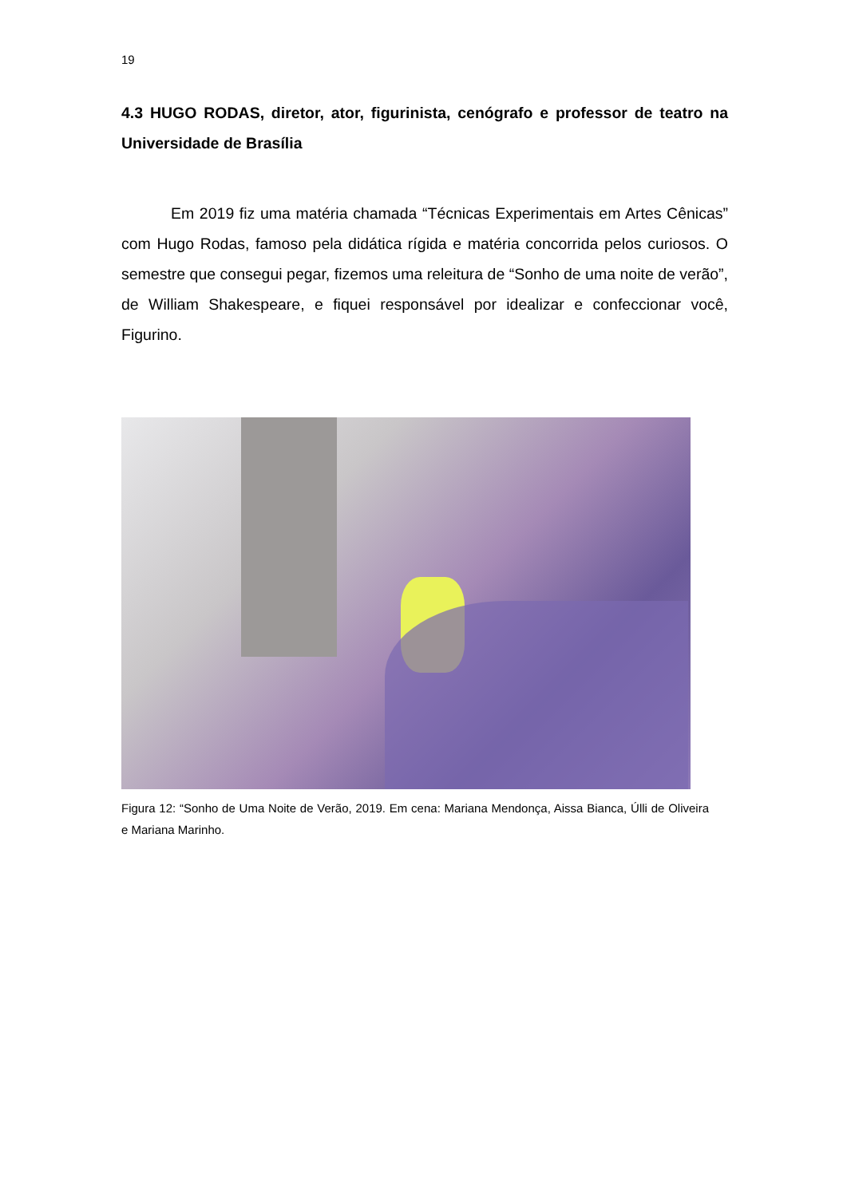19
4.3 HUGO RODAS, diretor, ator, figurinista, cenógrafo e professor de teatro na Universidade de Brasília
Em 2019 fiz uma matéria chamada “Técnicas Experimentais em Artes Cênicas” com Hugo Rodas, famoso pela didática rígida e matéria concorrida pelos curiosos. O semestre que consegui pegar, fizemos uma releitura de “Sonho de uma noite de verão”, de William Shakespeare, e fiquei responsável por idealizar e confeccionar você, Figurino.
Figura 12: “Sonho de Uma Noite de Verão, 2019. Em cena: Mariana Mendonça, Aissa Bianca, Úlli de Oliveira e Mariana Marinho.